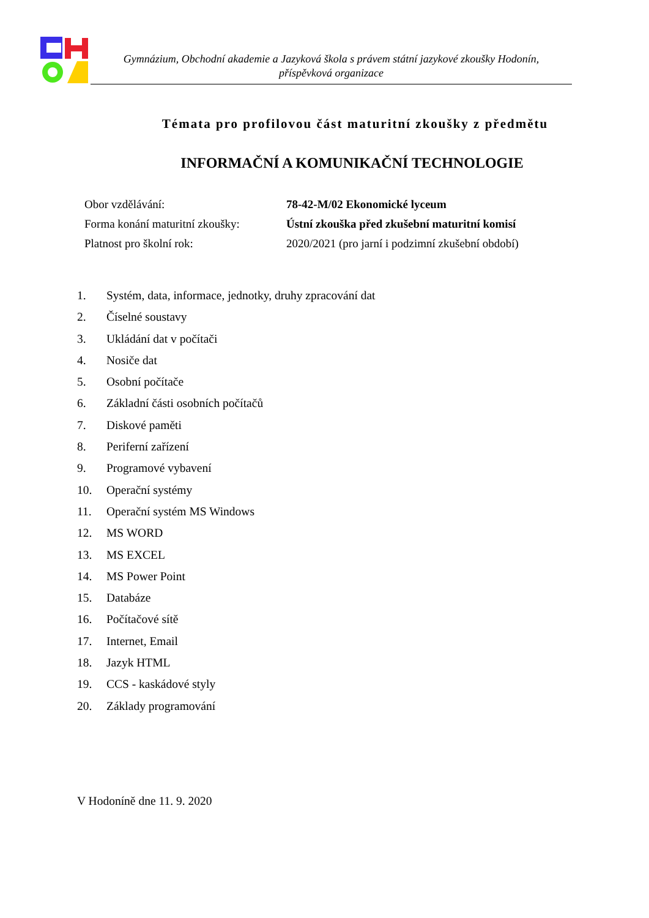Gymnázium, Obchodní akademie a Jazyková škola s právem státní jazykové zkoušky Hodonín,
příspěvková organizace
Témata pro profilovou část maturitní zkoušky z předmětu
INFORMAČNÍ A KOMUNIKAČNÍ TECHNOLOGIE
Obor vzdělávání: 78-42-M/02 Ekonomické lyceum
Forma konání maturitní zkoušky: Ústní zkouška před zkušební maturitní komisí
Platnost pro školní rok: 2020/2021 (pro jarní i podzimní zkušební období)
1. Systém, data, informace, jednotky, druhy zpracování dat
2. Číselné soustavy
3. Ukládání dat v počítači
4. Nosiče dat
5. Osobní počítače
6. Základní části osobních počítačů
7. Diskové paměti
8. Periferní zařízení
9. Programové vybavení
10. Operační systémy
11. Operační systém MS Windows
12. MS WORD
13. MS EXCEL
14. MS Power Point
15. Databáze
16. Počítačové sítě
17. Internet, Email
18. Jazyk HTML
19. CCS - kaskádové styly
20. Základy programování
V Hodoníně dne 11. 9. 2020